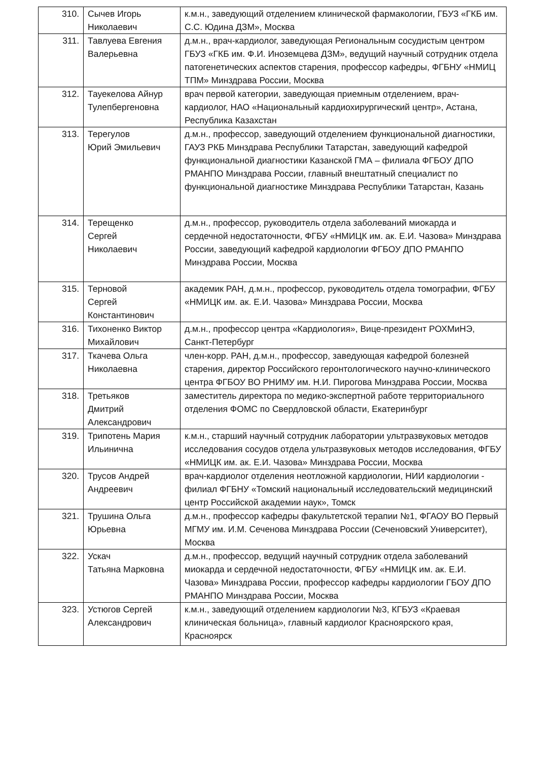| 310. | Сычев Игорь Николаевич | к.м.н., заведующий отделением клинической фармакологии, ГБУЗ «ГКБ им. С.С. Юдина ДЗМ», Москва |
| 311. | Тавлуева Евгения Валерьевна | д.м.н., врач-кардиолог, заведующая Региональным сосудистым центром ГБУЗ «ГКБ им. Ф.И. Иноземцева ДЗМ», ведущий научный сотрудник отдела патогенетических аспектов старения, профессор кафедры, ФГБНУ «НМИЦ ТПМ» Минздрава России, Москва |
| 312. | Тауекелова Айнур Тулепбергеновна | врач первой категории, заведующая приемным отделением, врач-кардиолог, НАО «Национальный кардиохирургический центр», Астана, Республика Казахстан |
| 313. | Терегулов Юрий Эмильевич | д.м.н., профессор, заведующий отделением функциональной диагностики, ГАУЗ РКБ Минздрава Республики Татарстан, заведующий кафедрой функциональной диагностики Казанской ГМА – филиала ФГБОУ ДПО РМАНПО Минздрава России, главный внештатный специалист по функциональной диагностике Минздрава Республики Татарстан, Казань |
| 314. | Терещенко Сергей Николаевич | д.м.н., профессор, руководитель отдела заболеваний миокарда и сердечной недостаточности, ФГБУ «НМИЦК им. ак. Е.И. Чазова» Минздрава России, заведующий кафедрой кардиологии ФГБОУ ДПО РМАНПО Минздрава России, Москва |
| 315. | Терновой Сергей Константинович | академик РАН, д.м.н., профессор, руководитель отдела томографии, ФГБУ «НМИЦК им. ак. Е.И. Чазова» Минздрава России, Москва |
| 316. | Тихоненко Виктор Михайлович | д.м.н., профессор центра «Кардиология», Вице-президент РОХМиНЭ, Санкт-Петербург |
| 317. | Ткачева Ольга Николаевна | член-корр. РАН, д.м.н., профессор, заведующая кафедрой болезней старения, директор Российского геронтологического научно-клинического центра ФГБОУ ВО РНИМУ им. Н.И. Пирогова Минздрава России, Москва |
| 318. | Третьяков Дмитрий Александрович | заместитель директора по медико-экспертной работе территориального отделения ФОМС по Свердловской области, Екатеринбург |
| 319. | Трипотень Мария Ильинична | к.м.н., старший научный сотрудник лаборатории ультразвуковых методов исследования сосудов отдела ультразвуковых методов исследования, ФГБУ «НМИЦК им. ак. Е.И. Чазова» Минздрава России, Москва |
| 320. | Трусов Андрей Андреевич | врач-кардиолог отделения неотложной кардиологии, НИИ кардиологии - филиал ФГБНУ «Томский национальный исследовательский медицинский центр Российской академии наук», Томск |
| 321. | Трушина Ольга Юрьевна | д.м.н., профессор кафедры факультетской терапии №1, ФГАОУ ВО Первый МГМУ им. И.М. Сеченова Минздрава России (Сеченовский Университет), Москва |
| 322. | Ускач Татьяна Марковна | д.м.н., профессор, ведущий научный сотрудник отдела заболеваний миокарда и сердечной недостаточности, ФГБУ «НМИЦК им. ак. Е.И. Чазова» Минздрава России, профессор кафедры кардиологии ГБОУ ДПО РМАНПО Минздрава России, Москва |
| 323. | Устюгов Сергей Александрович | к.м.н., заведующий отделением кардиологии №3, КГБУЗ «Краевая клиническая больница», главный кардиолог Красноярского края, Красноярск |